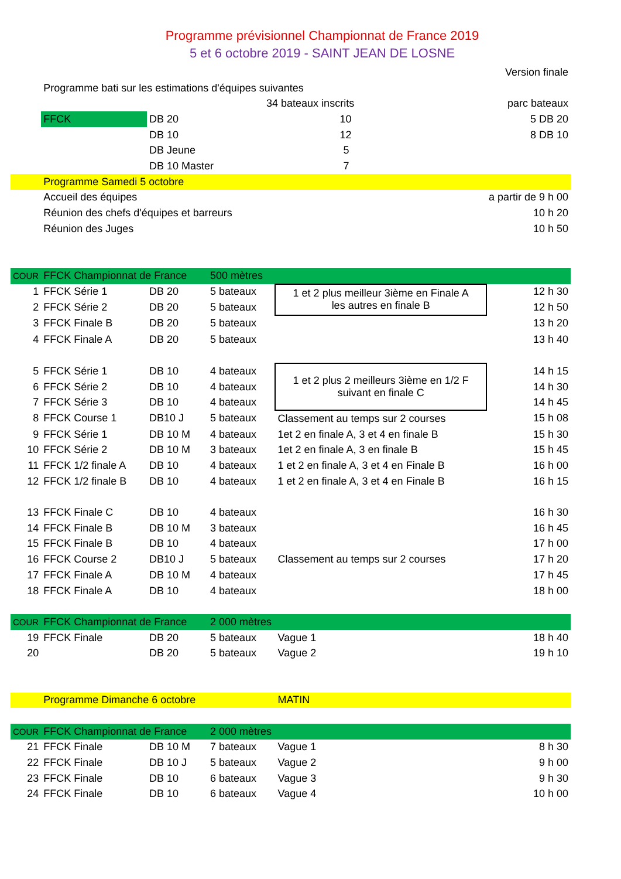Programme prévisionnel Championnat de France 2019
5 et 6 octobre 2019 - SAINT JEAN DE LOSNE
| | | | | | Version finale |
| | Programme bati sur les estimations d'équipes suivantes | | | | |
| | | | 34 bateaux inscrits | | parc bateaux |
| | FFCK | DB 20 | | 10 | 5 DB 20 |
| | | DB 10 | | 12 | 8 DB 10 |
| | | DB Jeune | | 5 | |
| | | DB 10 Master | | 7 | |
| | Programme Samedi 5 octobre | | | | |
| | Accueil des équipes | | | | a partir de 9 h 00 |
| | Réunion des chefs d'équipes et barreurs | | | | 10 h 20 |
| | Réunion des Juges | | | | 10 h 50 |
| COUR | FFCK Championnat de France | | 500 mètres | | |
| 1 | FFCK Série 1 | DB 20 | 5 bateaux | 1 et 2 plus meilleur 3ième en Finale A les autres en finale B | 12 h 30 |
| 2 | FFCK Série 2 | DB 20 | 5 bateaux | | 12 h 50 |
| 3 | FFCK Finale B | DB 20 | 5 bateaux | | 13 h 20 |
| 4 | FFCK Finale A | DB 20 | 5 bateaux | | 13 h 40 |
| 5 | FFCK Série 1 | DB 10 | 4 bateaux | 1 et 2 plus 2 meilleurs 3ième en 1/2 F suivant en finale C | 14 h 15 |
| 6 | FFCK Série 2 | DB 10 | 4 bateaux | | 14 h 30 |
| 7 | FFCK Série 3 | DB 10 | 4 bateaux | | 14 h 45 |
| 8 | FFCK Course 1 | DB10 J | 5 bateaux | Classement au temps sur 2 courses | 15 h 08 |
| 9 | FFCK Série 1 | DB 10 M | 4 bateaux | 1et 2 en finale A, 3 et 4 en finale B | 15 h 30 |
| 10 | FFCK Série 2 | DB 10 M | 3 bateaux | 1et 2 en finale A, 3 en finale B | 15 h 45 |
| 11 | FFCK 1/2 finale A | DB 10 | 4 bateaux | 1 et 2 en finale A, 3 et 4 en Finale B | 16 h 00 |
| 12 | FFCK 1/2 finale B | DB 10 | 4 bateaux | 1 et 2 en finale A, 3 et 4 en Finale B | 16 h 15 |
| 13 | FFCK Finale C | DB 10 | 4 bateaux | | 16 h 30 |
| 14 | FFCK Finale B | DB 10 M | 3 bateaux | | 16 h 45 |
| 15 | FFCK Finale B | DB 10 | 4 bateaux | | 17 h 00 |
| 16 | FFCK Course 2 | DB10 J | 5 bateaux | Classement au temps sur 2 courses | 17 h 20 |
| 17 | FFCK Finale A | DB 10 M | 4 bateaux | | 17 h 45 |
| 18 | FFCK Finale A | DB 10 | 4 bateaux | | 18 h 00 |
| COUR | FFCK Championnat de France | | 2 000 mètres | | |
| 19 | FFCK Finale | DB 20 | 5 bateaux | Vague 1 | 18 h 40 |
| 20 | | DB 20 | 5 bateaux | Vague 2 | 19 h 10 |
| | Programme Dimanche 6 octobre | | | MATIN | |
| COUR | FFCK Championnat de France | | 2 000 mètres | | |
| 21 | FFCK Finale | DB 10 M | 7 bateaux | Vague 1 | 8 h 30 |
| 22 | FFCK Finale | DB 10 J | 5 bateaux | Vague 2 | 9 h 00 |
| 23 | FFCK Finale | DB 10 | 6 bateaux | Vague 3 | 9 h 30 |
| 24 | FFCK Finale | DB 10 | 6 bateaux | Vague 4 | 10 h 00 |